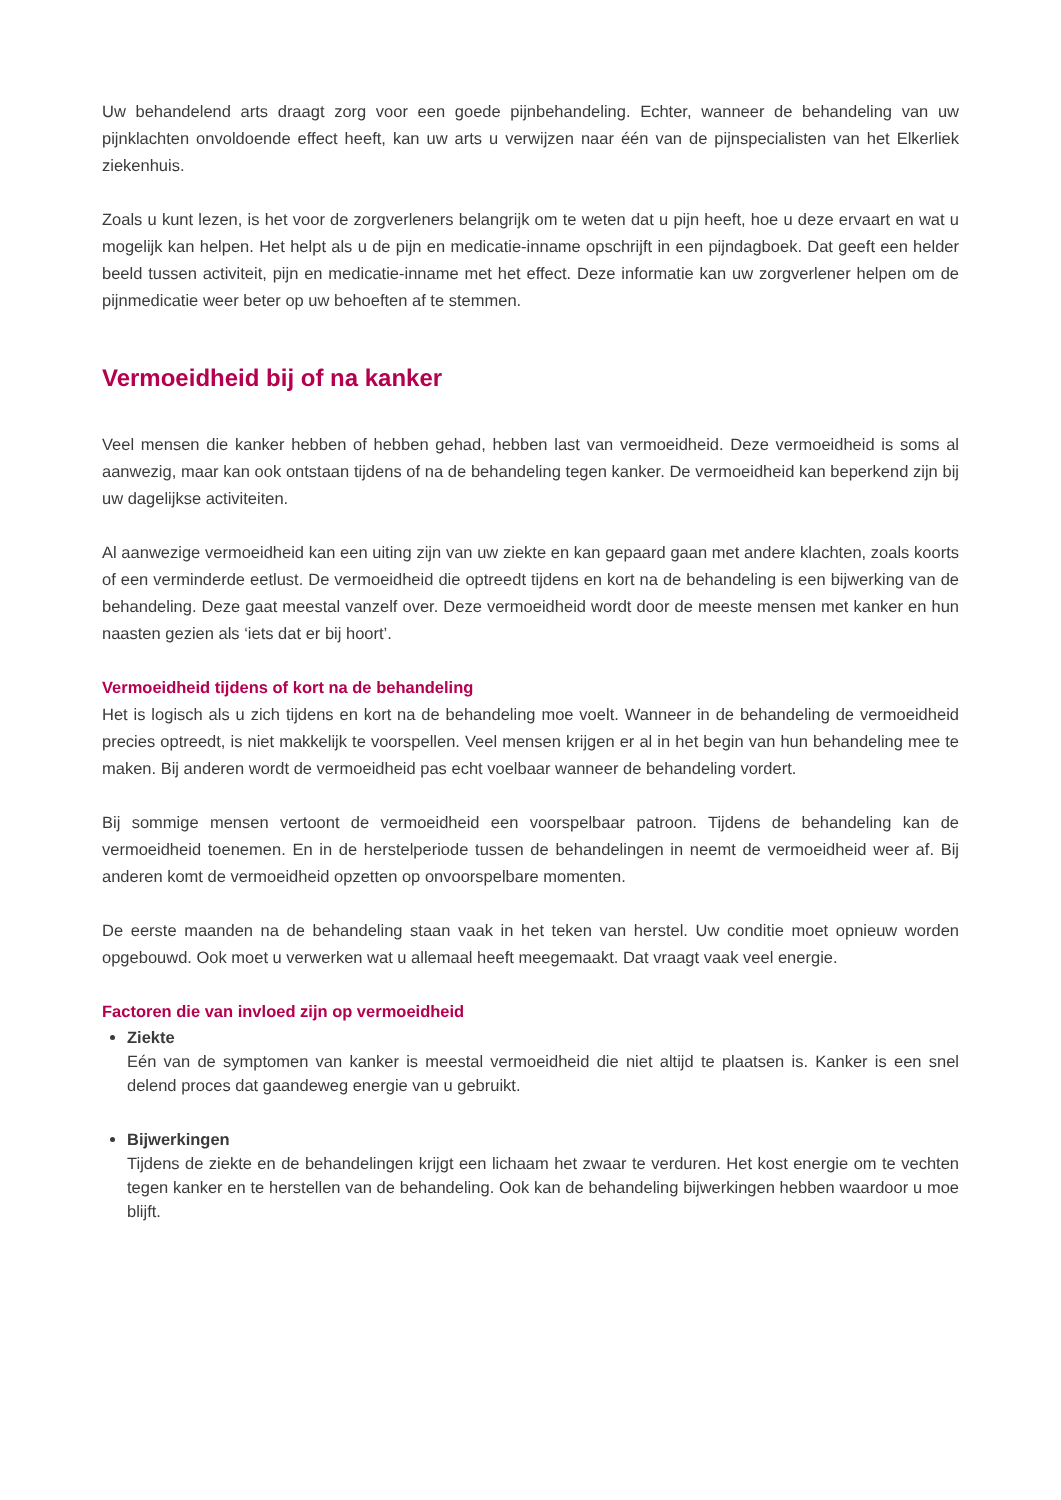Uw behandelend arts draagt zorg voor een goede pijnbehandeling. Echter, wanneer de behandeling van uw pijnklachten onvoldoende effect heeft, kan uw arts u verwijzen naar één van de pijnspecialisten van het Elkerliek ziekenhuis.
Zoals u kunt lezen, is het voor de zorgverleners belangrijk om te weten dat u pijn heeft, hoe u deze ervaart en wat u mogelijk kan helpen. Het helpt als u de pijn en medicatie-inname opschrijft in een pijndagboek. Dat geeft een helder beeld tussen activiteit, pijn en medicatie-inname met het effect. Deze informatie kan uw zorgverlener helpen om de pijnmedicatie weer beter op uw behoeften af te stemmen.
Vermoeidheid bij of na kanker
Veel mensen die kanker hebben of hebben gehad, hebben last van vermoeidheid. Deze vermoeidheid is soms al aanwezig, maar kan ook ontstaan tijdens of na de behandeling tegen kanker. De vermoeidheid kan beperkend zijn bij uw dagelijkse activiteiten.
Al aanwezige vermoeidheid kan een uiting zijn van uw ziekte en kan gepaard gaan met andere klachten, zoals koorts of een verminderde eetlust. De vermoeidheid die optreedt tijdens en kort na de behandeling is een bijwerking van de behandeling. Deze gaat meestal vanzelf over. Deze vermoeidheid wordt door de meeste mensen met kanker en hun naasten gezien als ‘iets dat er bij hoort’.
Vermoeidheid tijdens of kort na de behandeling
Het is logisch als u zich tijdens en kort na de behandeling moe voelt. Wanneer in de behandeling de vermoeidheid precies optreedt, is niet makkelijk te voorspellen. Veel mensen krijgen er al in het begin van hun behandeling mee te maken. Bij anderen wordt de vermoeidheid pas echt voelbaar wanneer de behandeling vordert.
Bij sommige mensen vertoont de vermoeidheid een voorspelbaar patroon. Tijdens de behandeling kan de vermoeidheid toenemen. En in de herstelperiode tussen de behandelingen in neemt de vermoeidheid weer af. Bij anderen komt de vermoeidheid opzetten op onvoorspelbare momenten.
De eerste maanden na de behandeling staan vaak in het teken van herstel. Uw conditie moet opnieuw worden opgebouwd. Ook moet u verwerken wat u allemaal heeft meegemaakt. Dat vraagt vaak veel energie.
Factoren die van invloed zijn op vermoeidheid
Ziekte
Eén van de symptomen van kanker is meestal vermoeidheid die niet altijd te plaatsen is. Kanker is een snel delend proces dat gaandeweg energie van u gebruikt.
Bijwerkingen
Tijdens de ziekte en de behandelingen krijgt een lichaam het zwaar te verduren. Het kost energie om te vechten tegen kanker en te herstellen van de behandeling. Ook kan de behandeling bijwerkingen hebben waardoor u moe blijft.